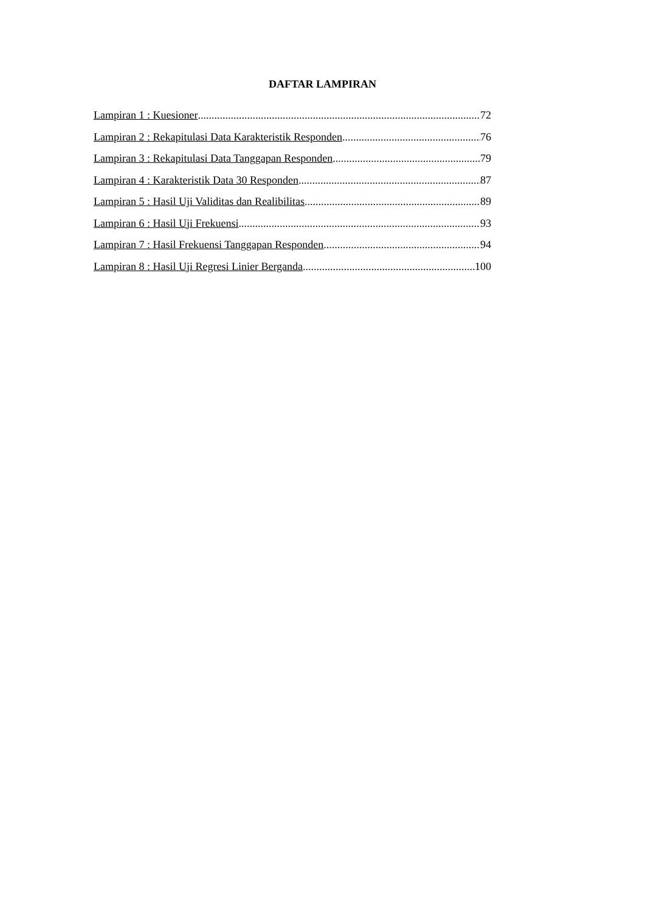DAFTAR LAMPIRAN
Lampiran 1 : Kuesioner 72
Lampiran 2 : Rekapitulasi Data Karakteristik Responden 76
Lampiran 3 : Rekapitulasi Data Tanggapan Responden 79
Lampiran 4 : Karakteristik Data 30 Responden 87
Lampiran 5 : Hasil Uji Validitas dan Realibilitas 89
Lampiran 6 : Hasil Uji Frekuensi 93
Lampiran 7 : Hasil Frekuensi Tanggapan Responden 94
Lampiran 8 : Hasil Uji Regresi Linier Berganda 100